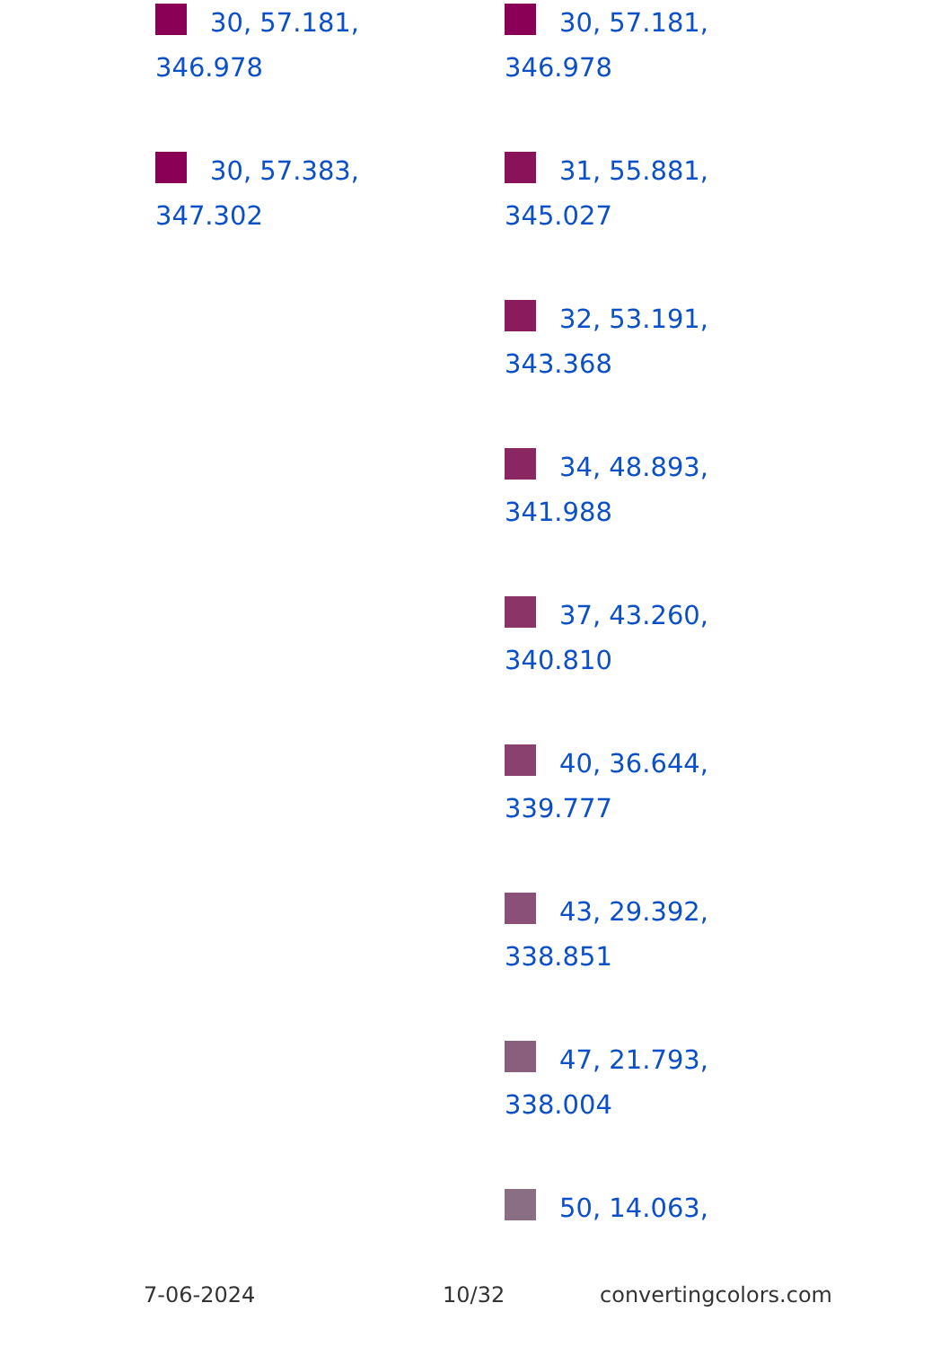30, 57.181,
346.978
30, 57.383,
347.302
30, 57.181,
346.978
31, 55.881,
345.027
32, 53.191,
343.368
34, 48.893,
341.988
37, 43.260,
340.810
40, 36.644,
339.777
43, 29.392,
338.851
47, 21.793,
338.004
50, 14.063,
7-06-2024 10/32 convertingcolors.com